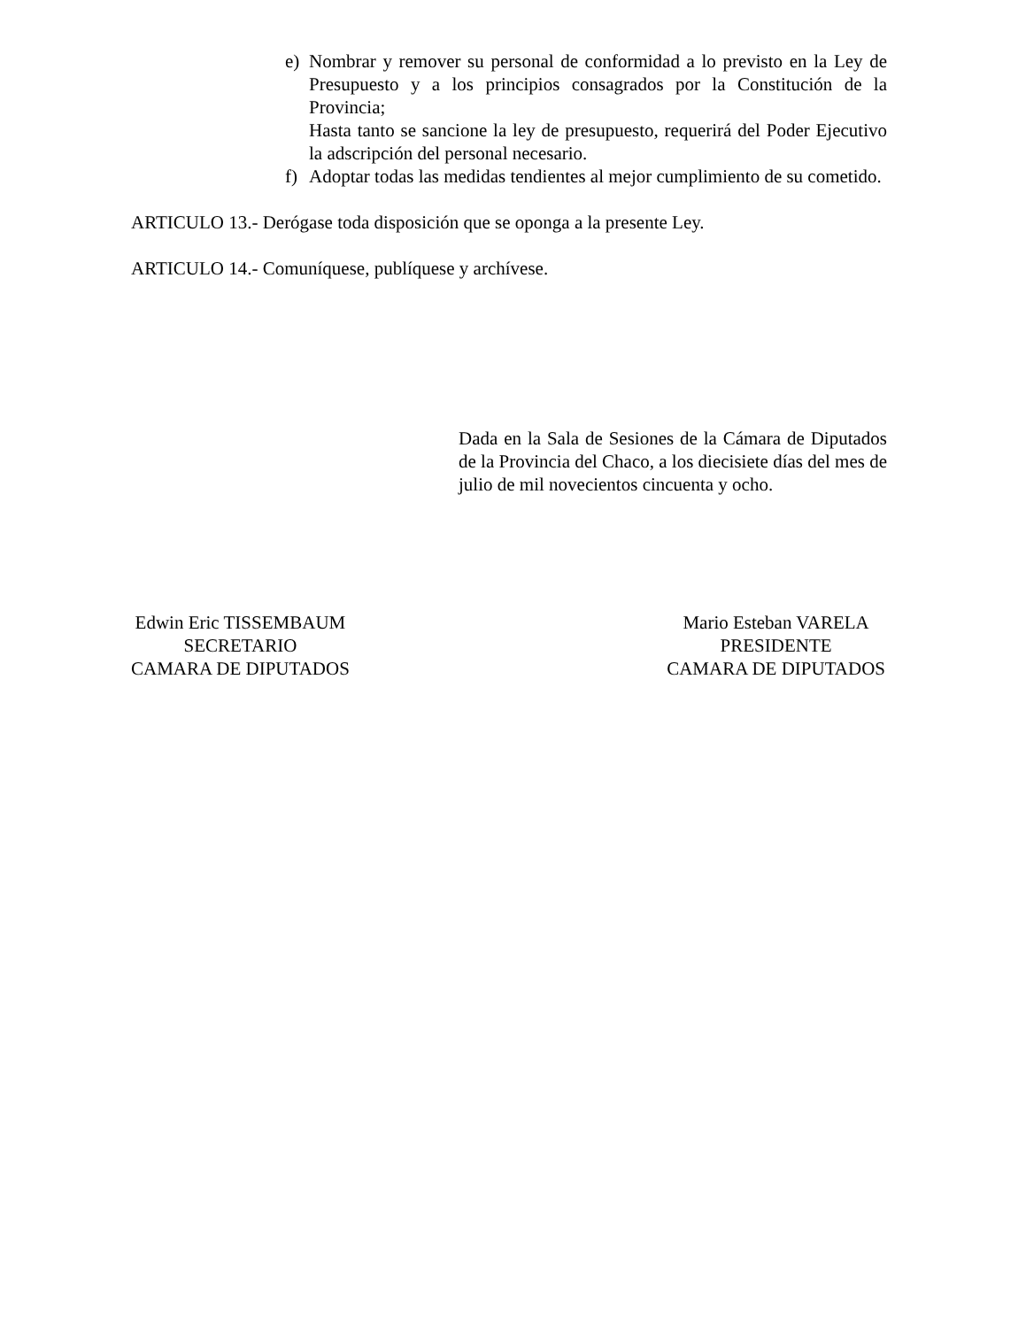e) Nombrar y remover su personal de conformidad a lo previsto en la Ley de Presupuesto y a los principios consagrados por la Constitución de la Provincia;
Hasta tanto se sancione la ley de presupuesto, requerirá del Poder Ejecutivo la adscripción del personal necesario.
f) Adoptar todas las medidas tendientes al mejor cumplimiento de su cometido.
ARTICULO 13.- Derógase toda disposición que se oponga a la presente Ley.
ARTICULO 14.- Comuníquese, publíquese y archívese.
Dada en la Sala de Sesiones de la Cámara de Diputados de la Provincia del Chaco, a los diecisiete días del mes de julio de mil novecientos cincuenta y ocho.
Edwin Eric TISSEMBAUM
SECRETARIO
CAMARA DE DIPUTADOS
Mario Esteban VARELA
PRESIDENTE
CAMARA DE DIPUTADOS